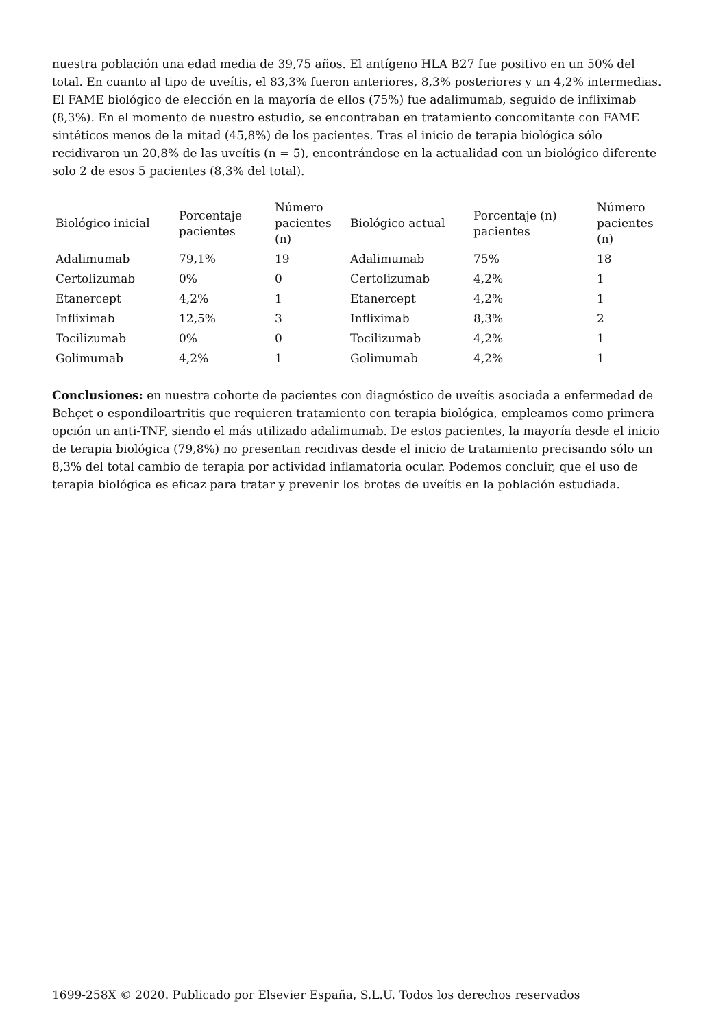nuestra población una edad media de 39,75 años. El antígeno HLA B27 fue positivo en un 50% del total. En cuanto al tipo de uveítis, el 83,3% fueron anteriores, 8,3% posteriores y un 4,2% intermedias. El FAME biológico de elección en la mayoría de ellos (75%) fue adalimumab, seguido de infliximab (8,3%). En el momento de nuestro estudio, se encontraban en tratamiento concomitante con FAME sintéticos menos de la mitad (45,8%) de los pacientes. Tras el inicio de terapia biológica sólo recidivaron un 20,8% de las uveítis (n = 5), encontrándose en la actualidad con un biológico diferente solo 2 de esos 5 pacientes (8,3% del total).
| Biológico inicial | Porcentaje pacientes | Número pacientes (n) | Biológico actual | Porcentaje (n) pacientes | Número pacientes (n) |
| --- | --- | --- | --- | --- | --- |
| Adalimumab | 79,1% | 19 | Adalimumab | 75% | 18 |
| Certolizumab | 0% | 0 | Certolizumab | 4,2% | 1 |
| Etanercept | 4,2% | 1 | Etanercept | 4,2% | 1 |
| Infliximab | 12,5% | 3 | Infliximab | 8,3% | 2 |
| Tocilizumab | 0% | 0 | Tocilizumab | 4,2% | 1 |
| Golimumab | 4,2% | 1 | Golimumab | 4,2% | 1 |
Conclusiones: en nuestra cohorte de pacientes con diagnóstico de uveítis asociada a enfermedad de Behçet o espondiloartritis que requieren tratamiento con terapia biológica, empleamos como primera opción un anti-TNF, siendo el más utilizado adalimumab. De estos pacientes, la mayoría desde el inicio de terapia biológica (79,8%) no presentan recidivas desde el inicio de tratamiento precisando sólo un 8,3% del total cambio de terapia por actividad inflamatoria ocular. Podemos concluir, que el uso de terapia biológica es eficaz para tratar y prevenir los brotes de uveítis en la población estudiada.
1699-258X © 2020. Publicado por Elsevier España, S.L.U. Todos los derechos reservados